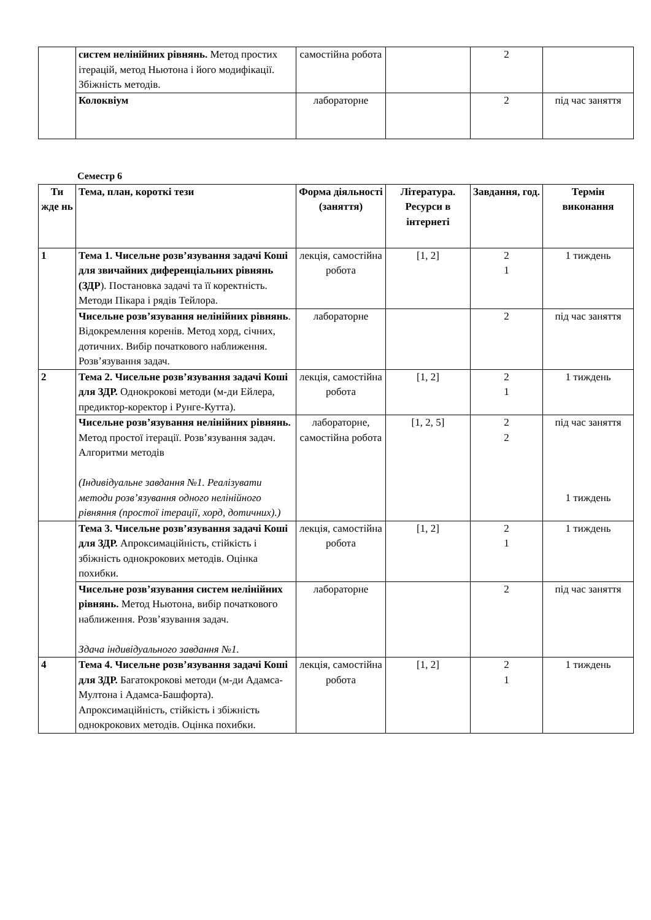| | систем нелінійних рівнянь. Метод простих ітерацій, метод Ньютона і його модифікації. Збіжність методів. | самостійна робота | | 2 | |
| | Колоквіум | лабораторне | | 2 | під час заняття |
Семестр 6
| Ти жде нь | Тема, план, короткі тези | Форма діяльності (заняття) | Література. Ресурси в інтернеті | Завдання, год. | Термін виконання |
| --- | --- | --- | --- | --- | --- |
| 1 | Тема 1. Чисельне розв’язування задачі Коші для звичайних диференціальних рівнянь (ЗДР ). Постановка задачі та її коректність. Методи Пікара і рядів Тейлора. | лекція, самостійна робота | [1, 2] | 2 1 | 1 тиждень |
| | Чисельне розв’язування нелінійних рівнянь . Відокремлення коренів. Метод хорд, січних, дотичних. Вибір початкового наближення. Розв’язування задач. | лабораторне | | 2 | під час заняття |
| 2 | Тема 2. Чисельне розв’язування задачі Коші для ЗДР. Однокрокові методи (м-ди Ейлера, предиктор-коректор і Рунге-Кутта). | лекція, самостійна робота | [1, 2] | 2 1 | 1 тиждень |
| | Чисельне розв’язування нелінійних рівнянь. Метод простої ітерації. Розв’язування задач. Алгоритми методів (Індивідуальне завдання №1. Реалізувати методи розв’язування одного нелінійного рівняння (простої ітерації, хорд, дотичних).) | лабораторне, самостійна робота | [1, 2, 5] | 2 2 | під час заняття 1 тиждень |
| | Тема 3. Чисельне розв’язування задачі Коші для ЗДР. Апроксимаційність, стійкість і збіжність однокрокових методів. Оцінка похибки. | лекція, самостійна робота | [1, 2] | 2 1 | 1 тиждень |
| | Чисельне розв’язування систем нелінійних рівнянь. Метод Ньютона, вибір початкового наближення. Розв’язування задач. Здача індивідуального завдання №1. | лабораторне | | 2 | під час заняття |
| 4 | Тема 4. Чисельне розв’язування задачі Коші для ЗДР. Багатокрокові методи (м-ди Адамса-Мултона і Адамса-Башфорта). Апроксимаційність, стійкість і збіжність однокрокових методів. Оцінка похибки. | лекція, самостійна робота | [1, 2] | 2 1 | 1 тиждень |